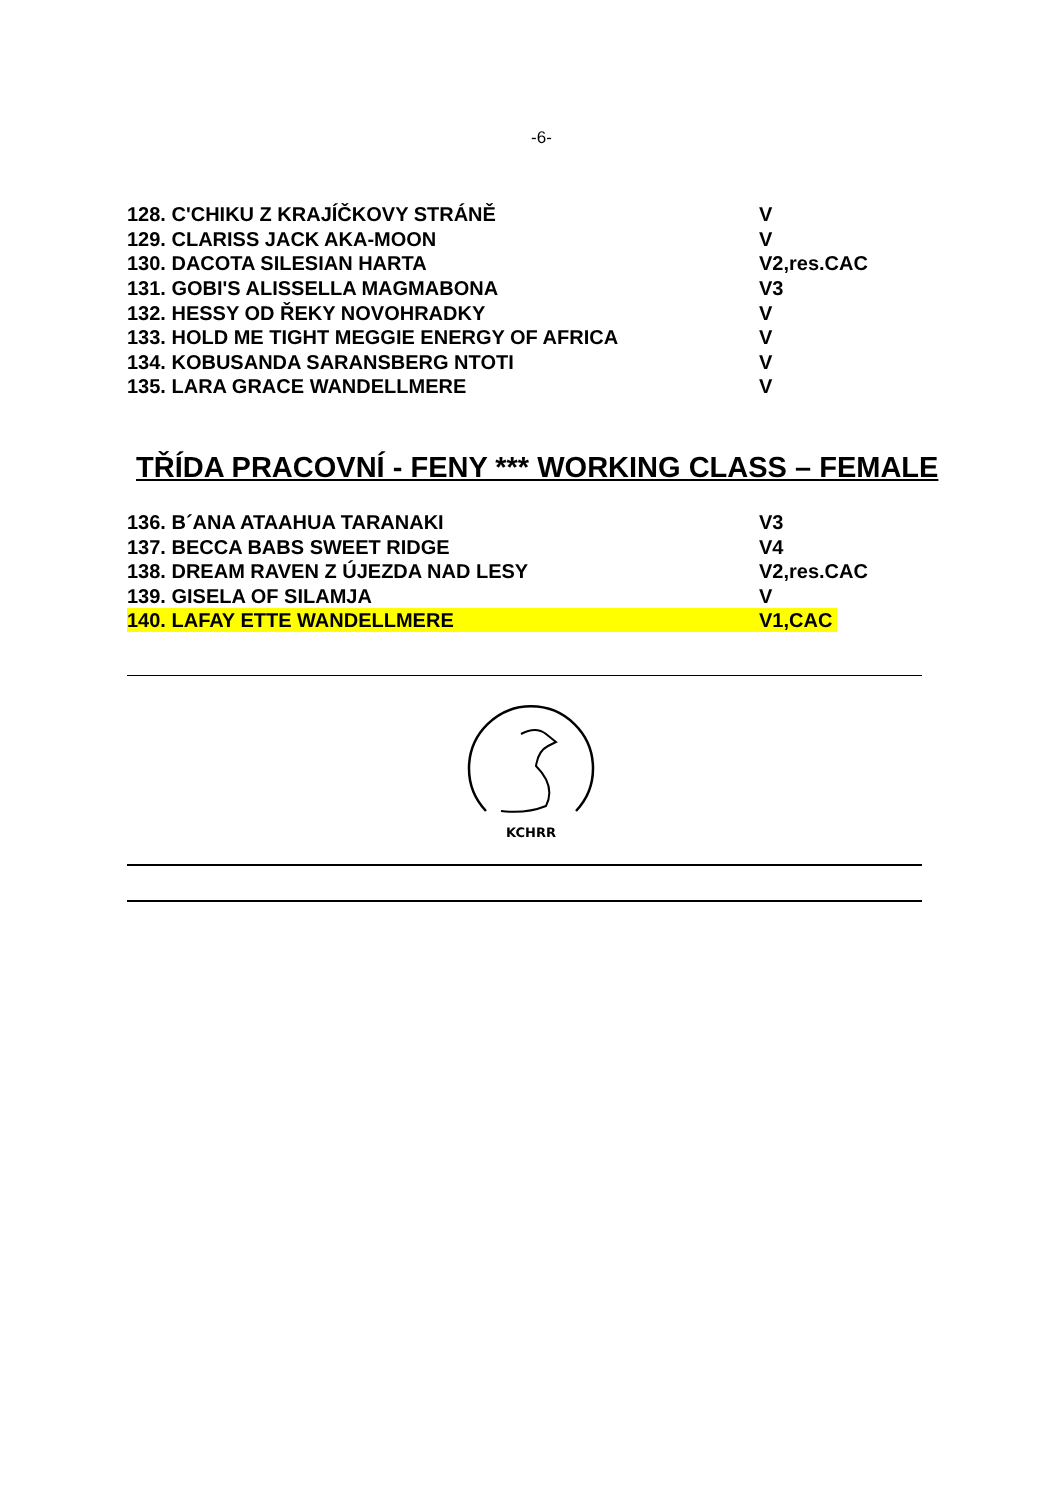-6-
| 128. C'CHIKU Z KRAJÍČKOVY STRÁNĚ | V |
| 129. CLARISS JACK AKA-MOON | V |
| 130. DACOTA SILESIAN HARTA | V2,res.CAC |
| 131. GOBI'S ALISSELLA MAGMABONA | V3 |
| 132. HESSY OD ŘEKY NOVOHRADKY | V |
| 133. HOLD ME TIGHT MEGGIE ENERGY OF AFRICA | V |
| 134. KOBUSANDA SARANSBERG NTOTI | V |
| 135. LARA GRACE WANDELLMERE | V |
TŘÍDA PRACOVNÍ - FENY *** WORKING CLASS – FEMALE
| 136. B´ANA ATAAHUA TARANAKI | V3 |
| 137. BECCA BABS SWEET RIDGE | V4 |
| 138. DREAM RAVEN Z ÚJEZDA NAD LESY | V2,res.CAC |
| 139. GISELA OF SILAMJA | V |
| 140. LAFAY ETTE WANDELLMERE | V1,CAC |
KCHRR